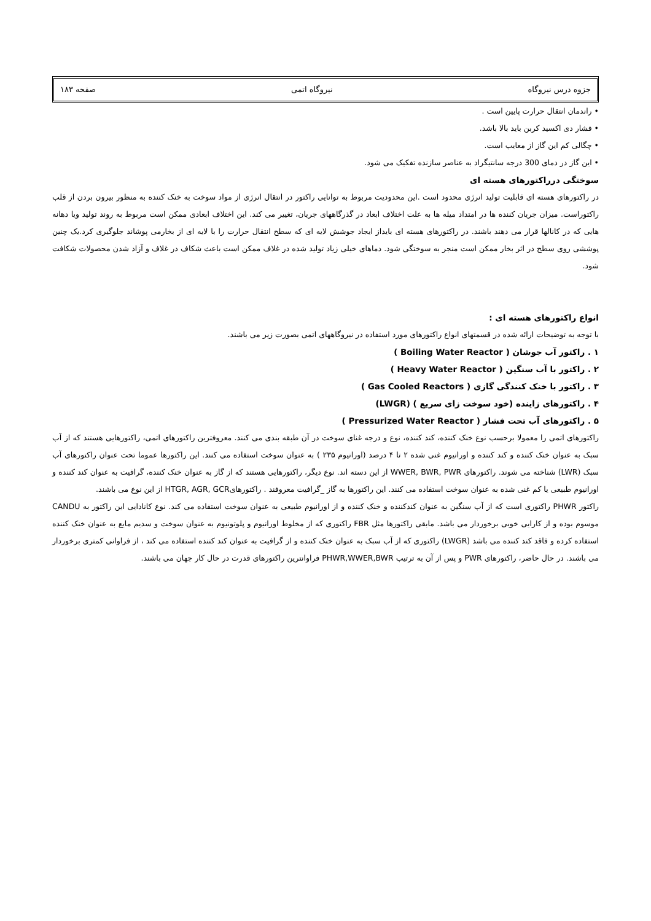جزوه درس نیروگاه نیروگاه اتمی صفحه ۱۸۳
• راندمان انتقال حرارت پایین است .
• فشار دی اکسید کربن باید بالا باشد.
• چگالی کم این گاز از معایب است.
• این گاز در دمای 300 درجه سانتیگراد به عناصر سازنده تفکیک می شود.
سوختگی درراکتورهای هسته ای
در راکتورهای هسته ای قابلیت تولید انرژی محدود است .این محدودیت مربوط به توانایی راکتور در انتقال انرژی از مواد سوخت به خنک کننده به منظور بیرون بردن از قلب راکتوراست. میزان جریان کننده ها در امتداد میله ها به علت اختلاف ابعاد در گذرگاههای جریان، تغییر می کند. این اختلاف ابعادی ممکن است مربوط به روند تولید ویا دهانه هایی که در کانالها قرار می دهند باشند. در راکتورهای هسته ای بایداز ایجاد جوشش لایه ای که سطح انتقال حرارت را با لایه ای از بخارمی پوشاند جلوگیری کرد.یک چنین پوششی روی سطح در اثر بخار ممکن است منجر به سوختگی شود. دماهای خیلی زیاد تولید شده در غلاف ممکن است باعث شکاف در غلاف و آزاد شدن محصولات شکافت شود.
انواع راکتورهای هسته ای :
با توجه به توضیحات ارائه شده در قسمتهای انواع راکتورهای مورد استفاده در نیروگاههای اتمی بصورت زیر می باشند.
۱ . راکتور آب جوشان ( Boiling Water Reactor )
۲ . راکتور با آب سنگین ( Heavy Water Reactor )
۳ . راکتور با خنک کنندگی گازی ( Gas Cooled Reactors )
۴ . راکتورهای زاینده (خود سوخت زای سریع ) (LWGR)
۵ . راکتورهای آب تحت فشار ( Pressurized Water Reactor )
راکتورهای اتمی را معمولا برحسب نوع خنک کننده، کند کننده، نوع و درجه غنای سوخت در آن طبقه بندی می کنند. معروفترین راکتورهای اتمی، راکتورهایی هستند که از آب سبک به عنوان خنک کننده و کند کننده و اورانیوم غنی شده ۲ تا ۴ درصد (اورانیوم ۲۳۵ ) به عنوان سوخت استفاده می کنند. این راکتورها عموما تحت عنوان راکتورهای آب سبک (LWR) شناخته می شوند. راکتورهای WWER, BWR, PWR از این دسته اند. نوع دیگر، راکتورهایی هستند که از گاز به عنوان خنک کننده، گرافیت به عنوان کند کننده و اورانیوم طبیعی یا کم غنی شده به عنوان سوخت استفاده می کنند. این راکتورها به گاز _گرافیت معروفند . راکتورهایHTGR, AGR, GCR از این نوع می باشند.
راکتور PHWR راکتوری است که از آب سنگین به عنوان کندکننده و خنک کننده و از اورانیوم طبیعی به عنوان سوخت استفاده می کند. نوع کانادایی این راکتور به CANDU موسوم بوده و از کارایی خوبی برخوردار می باشد. مابقی راکتورها مثل FBR راکتوری که از مخلوط اورانیوم و پلوتونیوم به عنوان سوخت و سدیم مایع به عنوان خنک کننده استفاده کرده و فاقد کند کننده می باشد (LWGR) راکتوری که از آب سبک به عنوان خنک کننده و از گرافیت به عنوان کند کننده استفاده می کند ، از فراوانی کمتری برخوردار می باشند. در حال حاضر، راکتورهای PWR و پس از آن به ترتیب PHWR,WWER,BWR فراوانترین راکتورهای قدرت در حال کار جهان می باشند.